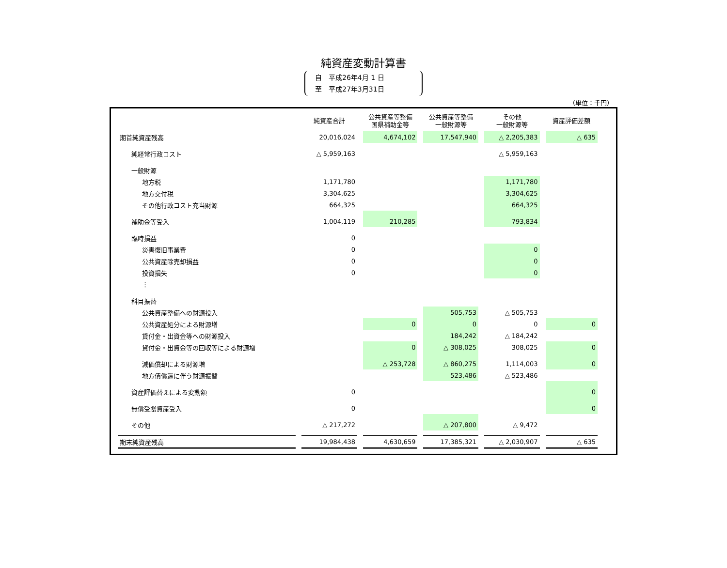純資産変動計算書
自　平成26年4月 1 日
至　平成27年3月31日
（単位：千円）
| | 純資産合計 | 公共資産等整備 国県補助金等 | 公共資産等整備 一般財源等 | その他 一般財源等 | 資産評価差額 |
| --- | --- | --- | --- | --- | --- |
| 期首純資産残高 | 20,016,024 | 4,674,102 | 17,547,940 | △ 2,205,383 | △ 635 |
| 純経常行政コスト | △ 5,959,163 | | | △ 5,959,163 | |
| 一般財源 | | | | | |
| 地方税 | 1,171,780 | | | 1,171,780 | |
| 地方交付税 | 3,304,625 | | | 3,304,625 | |
| その他行政コスト充当財源 | 664,325 | | | 664,325 | |
| 補助金等受入 | 1,004,119 | 210,285 | | 793,834 | |
| 臨時損益 | 0 | | | | |
| 災害復旧事業費 | 0 | | | 0 | |
| 公共資産除売却損益 | 0 | | | 0 | |
| 投資損失 | 0 | | | 0 | |
| ⋮ | | | | | |
| 科目振替 | | | | | |
| 公共資産整備への財源投入 | | | 505,753 | △ 505,753 | |
| 公共資産処分による財源増 | | 0 | 0 | 0 | 0 |
| 貸付金・出資金等への財源投入 | | | 184,242 | △ 184,242 | |
| 貸付金・出資金等の回収等による財源増 | | 0 | △ 308,025 | 308,025 | 0 |
| 減価償却による財源増 | | △ 253,728 | △ 860,275 | 1,114,003 | 0 |
| 地方債償還に伴う財源振替 | | | 523,486 | △ 523,486 | |
| 資産評価替えによる変動額 | 0 | | | | 0 |
| 無償受贈資産受入 | 0 | | | | 0 |
| その他 | △ 217,272 | | △ 207,800 | △ 9,472 | |
| 期末純資産残高 | 19,984,438 | 4,630,659 | 17,385,321 | △ 2,030,907 | △ 635 |